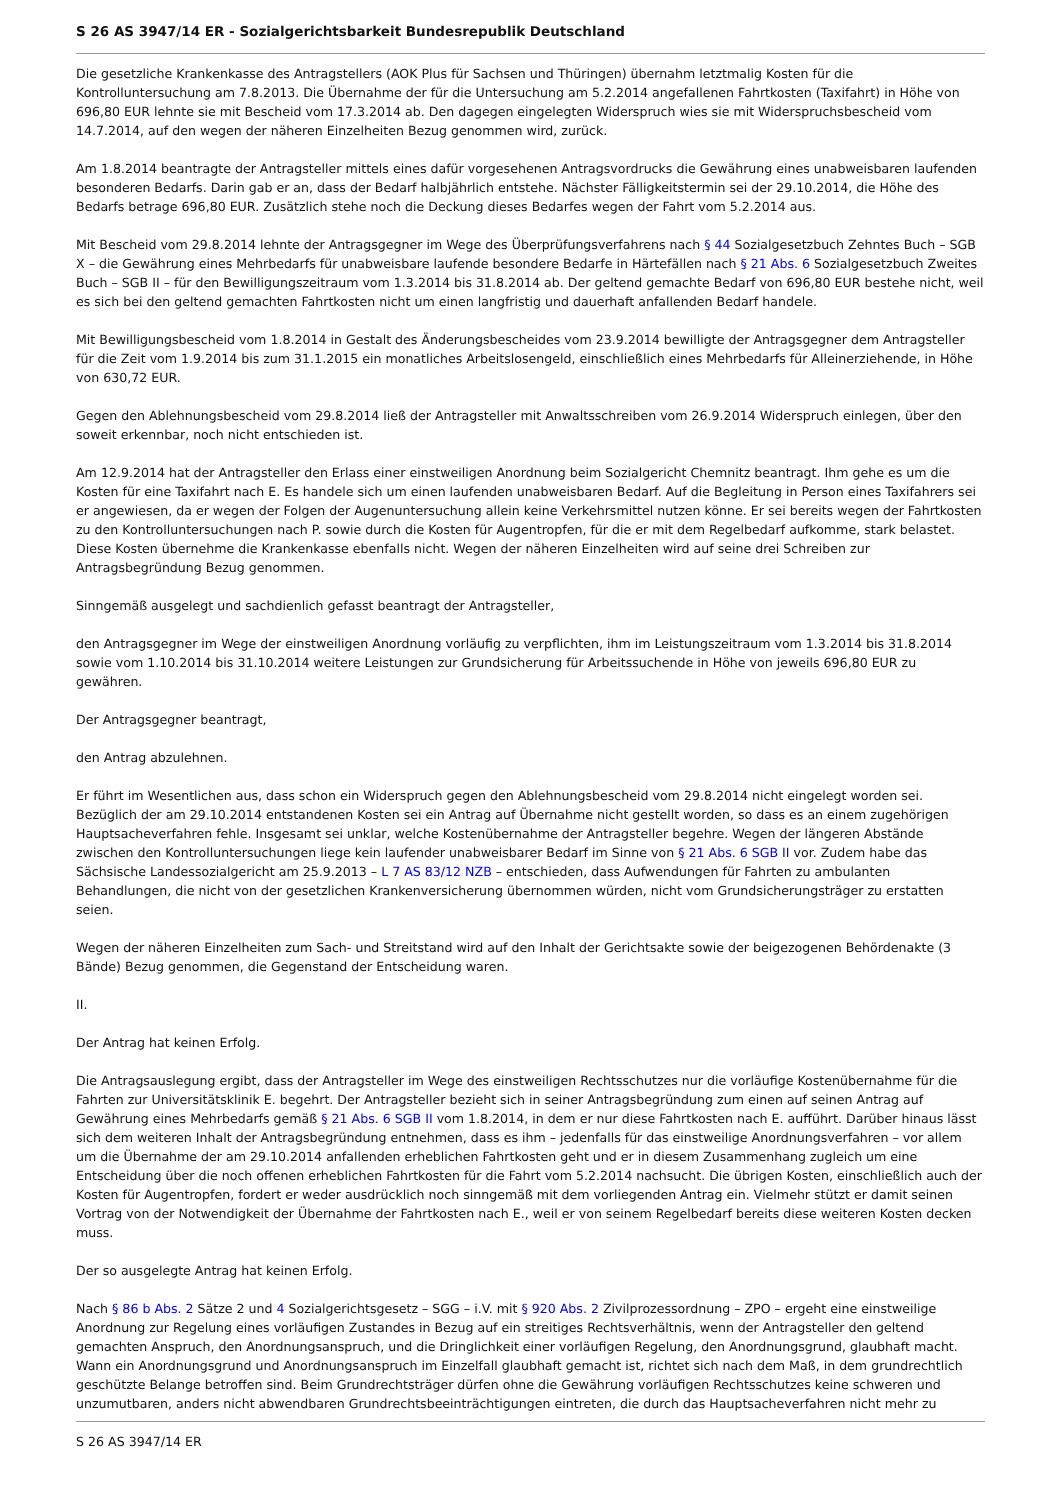S 26 AS 3947/14 ER - Sozialgerichtsbarkeit Bundesrepublik Deutschland
Die gesetzliche Krankenkasse des Antragstellers (AOK Plus für Sachsen und Thüringen) übernahm letztmalig Kosten für die Kontrolluntersuchung am 7.8.2013. Die Übernahme der für die Untersuchung am 5.2.2014 angefallenen Fahrtkosten (Taxifahrt) in Höhe von 696,80 EUR lehnte sie mit Bescheid vom 17.3.2014 ab. Den dagegen eingelegten Widerspruch wies sie mit Widerspruchsbescheid vom 14.7.2014, auf den wegen der näheren Einzelheiten Bezug genommen wird, zurück.
Am 1.8.2014 beantragte der Antragsteller mittels eines dafür vorgesehenen Antragsvordrucks die Gewährung eines unabweisbaren laufenden besonderen Bedarfs. Darin gab er an, dass der Bedarf halbjährlich entstehe. Nächster Fälligkeitstermin sei der 29.10.2014, die Höhe des Bedarfs betrage 696,80 EUR. Zusätzlich stehe noch die Deckung dieses Bedarfes wegen der Fahrt vom 5.2.2014 aus.
Mit Bescheid vom 29.8.2014 lehnte der Antragsgegner im Wege des Überprüfungsverfahrens nach § 44 Sozialgesetzbuch Zehntes Buch – SGB X – die Gewährung eines Mehrbedarfs für unabweisbare laufende besondere Bedarfe in Härtefällen nach § 21 Abs. 6 Sozialgesetzbuch Zweites Buch – SGB II – für den Bewilligungszeitraum vom 1.3.2014 bis 31.8.2014 ab. Der geltend gemachte Bedarf von 696,80 EUR bestehe nicht, weil es sich bei den geltend gemachten Fahrtkosten nicht um einen langfristig und dauerhaft anfallenden Bedarf handele.
Mit Bewilligungsbescheid vom 1.8.2014 in Gestalt des Änderungsbescheides vom 23.9.2014 bewilligte der Antragsgegner dem Antragsteller für die Zeit vom 1.9.2014 bis zum 31.1.2015 ein monatliches Arbeitslosengeld, einschließlich eines Mehrbedarfs für Alleinerziehende, in Höhe von 630,72 EUR.
Gegen den Ablehnungsbescheid vom 29.8.2014 ließ der Antragsteller mit Anwaltsschreiben vom 26.9.2014 Widerspruch einlegen, über den soweit erkennbar, noch nicht entschieden ist.
Am 12.9.2014 hat der Antragsteller den Erlass einer einstweiligen Anordnung beim Sozialgericht Chemnitz beantragt. Ihm gehe es um die Kosten für eine Taxifahrt nach E. Es handele sich um einen laufenden unabweisbaren Bedarf. Auf die Begleitung in Person eines Taxifahrers sei er angewiesen, da er wegen der Folgen der Augenuntersuchung allein keine Verkehrsmittel nutzen könne. Er sei bereits wegen der Fahrtkosten zu den Kontrolluntersuchungen nach P. sowie durch die Kosten für Augentropfen, für die er mit dem Regelbedarf aufkomme, stark belastet. Diese Kosten übernehme die Krankenkasse ebenfalls nicht. Wegen der näheren Einzelheiten wird auf seine drei Schreiben zur Antragsbegründung Bezug genommen.
Sinngemäß ausgelegt und sachdienlich gefasst beantragt der Antragsteller,
den Antragsgegner im Wege der einstweiligen Anordnung vorläufig zu verpflichten, ihm im Leistungszeitraum vom 1.3.2014 bis 31.8.2014 sowie vom 1.10.2014 bis 31.10.2014 weitere Leistungen zur Grundsicherung für Arbeitssuchende in Höhe von jeweils 696,80 EUR zu gewähren.
Der Antragsgegner beantragt,
den Antrag abzulehnen.
Er führt im Wesentlichen aus, dass schon ein Widerspruch gegen den Ablehnungsbescheid vom 29.8.2014 nicht eingelegt worden sei. Bezüglich der am 29.10.2014 entstandenen Kosten sei ein Antrag auf Übernahme nicht gestellt worden, so dass es an einem zugehörigen Hauptsacheverfahren fehle. Insgesamt sei unklar, welche Kostenübernahme der Antragsteller begehre. Wegen der längeren Abstände zwischen den Kontrolluntersuchungen liege kein laufender unabweisbarer Bedarf im Sinne von § 21 Abs. 6 SGB II vor. Zudem habe das Sächsische Landessozialgericht am 25.9.2013 – L 7 AS 83/12 NZB – entschieden, dass Aufwendungen für Fahrten zu ambulanten Behandlungen, die nicht von der gesetzlichen Krankenversicherung übernommen würden, nicht vom Grundsicherungsträger zu erstatten seien.
Wegen der näheren Einzelheiten zum Sach- und Streitstand wird auf den Inhalt der Gerichtsakte sowie der beigezogenen Behördenakte (3 Bände) Bezug genommen, die Gegenstand der Entscheidung waren.
II.
Der Antrag hat keinen Erfolg.
Die Antragsauslegung ergibt, dass der Antragsteller im Wege des einstweiligen Rechtsschutzes nur die vorläufige Kostenübernahme für die Fahrten zur Universitätsklinik E. begehrt. Der Antragsteller bezieht sich in seiner Antragsbegründung zum einen auf seinen Antrag auf Gewährung eines Mehrbedarfs gemäß § 21 Abs. 6 SGB II vom 1.8.2014, in dem er nur diese Fahrtkosten nach E. aufführt. Darüber hinaus lässt sich dem weiteren Inhalt der Antragsbegründung entnehmen, dass es ihm – jedenfalls für das einstweilige Anordnungsverfahren – vor allem um die Übernahme der am 29.10.2014 anfallenden erheblichen Fahrtkosten geht und er in diesem Zusammenhang zugleich um eine Entscheidung über die noch offenen erheblichen Fahrtkosten für die Fahrt vom 5.2.2014 nachsucht. Die übrigen Kosten, einschließlich auch der Kosten für Augentropfen, fordert er weder ausdrücklich noch sinngemäß mit dem vorliegenden Antrag ein. Vielmehr stützt er damit seinen Vortrag von der Notwendigkeit der Übernahme der Fahrtkosten nach E., weil er von seinem Regelbedarf bereits diese weiteren Kosten decken muss.
Der so ausgelegte Antrag hat keinen Erfolg.
Nach § 86 b Abs. 2 Sätze 2 und 4 Sozialgerichtsgesetz – SGG – i.V. mit § 920 Abs. 2 Zivilprozessordnung – ZPO – ergeht eine einstweilige Anordnung zur Regelung eines vorläufigen Zustandes in Bezug auf ein streitiges Rechtsverhältnis, wenn der Antragsteller den geltend gemachten Anspruch, den Anordnungsanspruch, und die Dringlichkeit einer vorläufigen Regelung, den Anordnungsgrund, glaubhaft macht. Wann ein Anordnungsgrund und Anordnungsanspruch im Einzelfall glaubhaft gemacht ist, richtet sich nach dem Maß, in dem grundrechtlich geschützte Belange betroffen sind. Beim Grundrechtsträger dürfen ohne die Gewährung vorläufigen Rechtsschutzes keine schweren und unzumutbaren, anders nicht abwendbaren Grundrechtsbeeinträchtigungen eintreten, die durch das Hauptsacheverfahren nicht mehr zu
S 26 AS 3947/14 ER